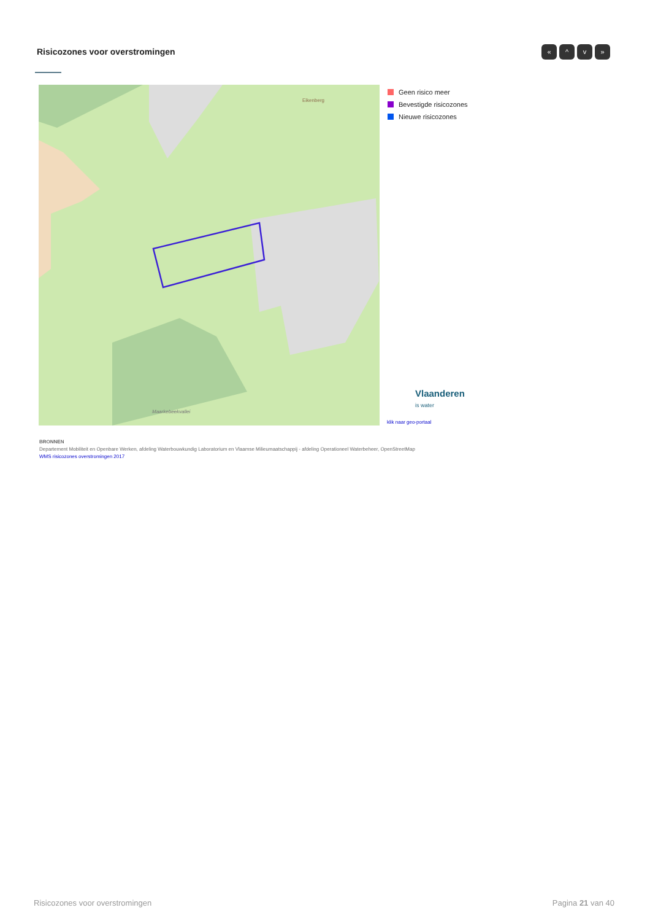Risicozones voor overstromingen
« ^ v »
Eikenberg
Maarkebeekvallei
Geen risico meer
Bevestigde risicozones
Nieuwe risicozones
Vlaanderen
is water
klik naar geo-portaal
BRONNEN
Departement Mobiliteit en Openbare Werken, afdeling Waterbouwkundig Laboratorium en Vlaamse Milieumaatschappij - afdeling Operationeel Waterbeheer, OpenStreetMap
WMS risicozones overstromingen 2017
Risicozones voor overstromingen
Pagina 21 van 40